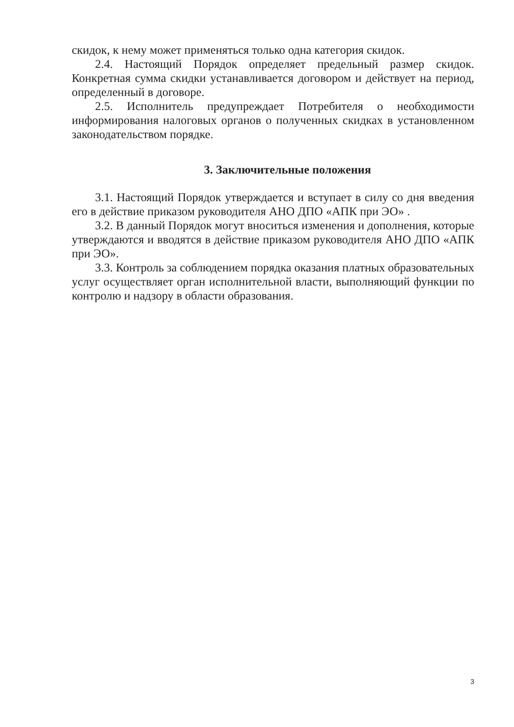скидок, к нему может применяться только одна категория скидок.
2.4. Настоящий Порядок определяет предельный размер скидок. Конкретная сумма скидки устанавливается договором и действует на период, определенный в договоре.
2.5. Исполнитель предупреждает Потребителя о необходимости информирования налоговых органов о полученных скидках в установленном законодательством порядке.
3. Заключительные положения
3.1. Настоящий Порядок утверждается и вступает в силу со дня введения его в действие приказом руководителя АНО ДПО «АПК при ЭО» .
3.2. В данный Порядок могут вноситься изменения и дополнения, которые утверждаются и вводятся в действие приказом руководителя АНО ДПО «АПК при ЭО».
3.3. Контроль за соблюдением порядка оказания платных образовательных услуг осуществляет орган исполнительной власти, выполняющий функции по контролю и надзору в области образования.
3